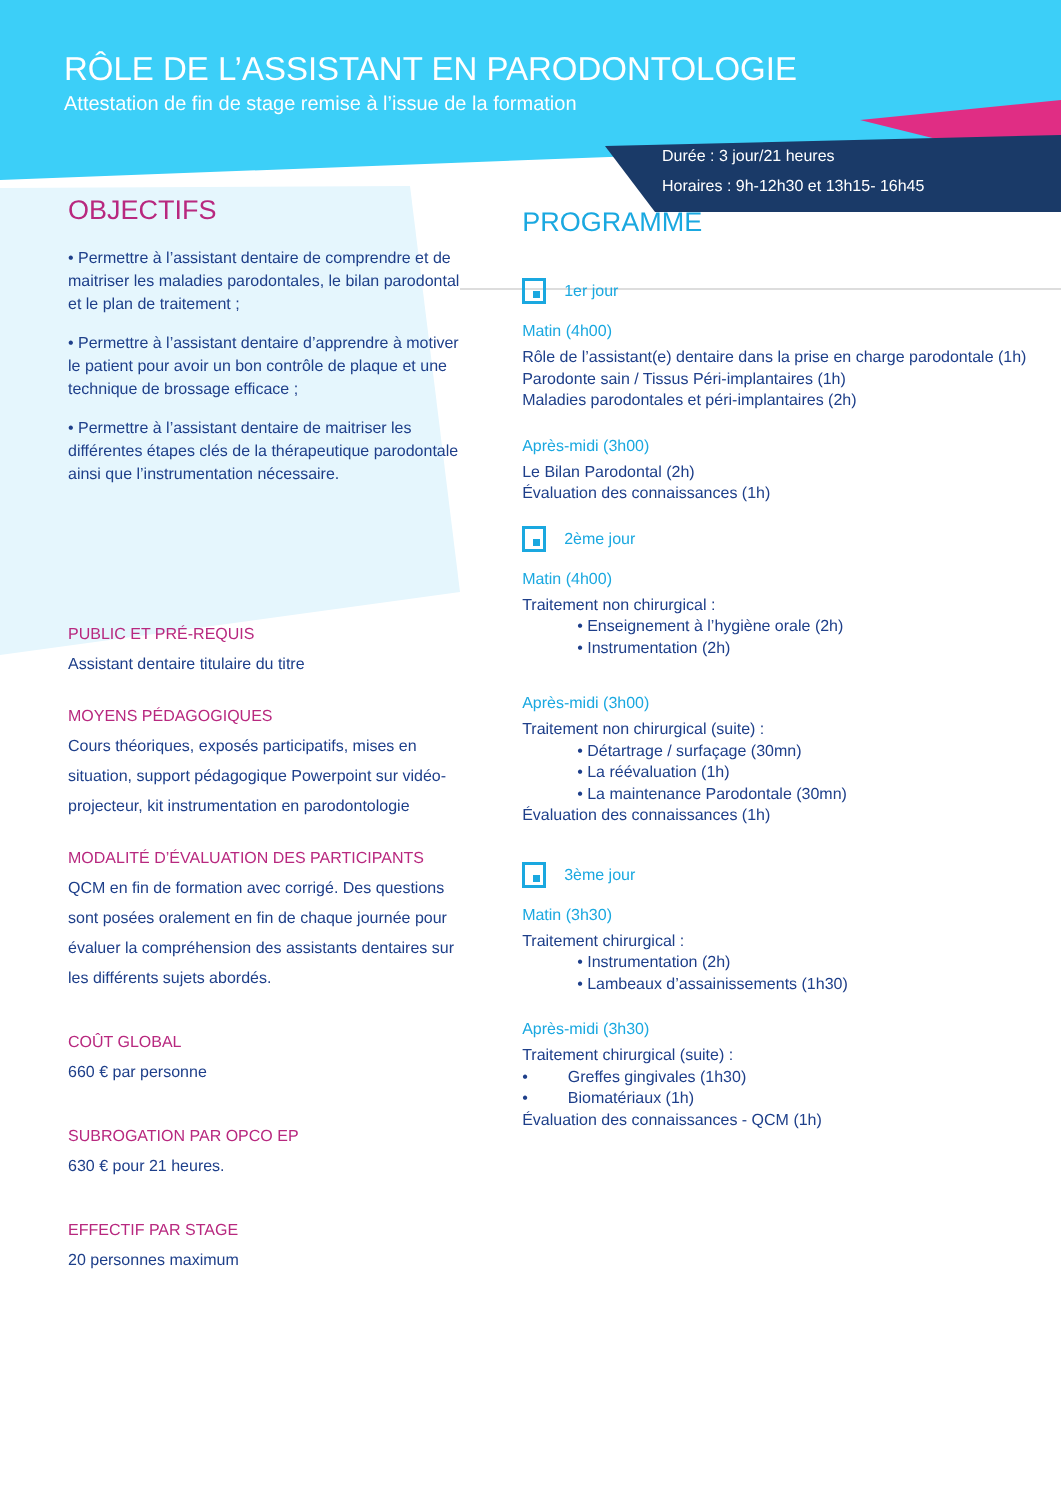RÔLE DE L’ASSISTANT EN PARODONTOLOGIE
Attestation de fin de stage remise à l’issue de la formation
Durée : 3 jour/21 heures
Horaires : 9h-12h30 et 13h15- 16h45
OBJECTIFS
• Permettre à l’assistant dentaire de comprendre et de maitriser les maladies parodontales, le bilan parodontal et le plan de traitement ;
• Permettre à l’assistant dentaire d’apprendre à motiver le patient pour avoir un bon contrôle de plaque et une technique de brossage efficace ;
• Permettre à l’assistant dentaire de maitriser les différentes étapes clés de la thérapeutique parodontale ainsi que l’instrumentation nécessaire.
PUBLIC ET PRÉ-REQUIS
Assistant dentaire titulaire du titre
MOYENS PÉDAGOGIQUES
Cours théoriques, exposés participatifs, mises en situation, support pédagogique Powerpoint sur vidéo-projecteur, kit instrumentation en parodontologie
MODALITÉ D’ÉVALUATION DES PARTICIPANTS
QCM en fin de formation avec corrigé. Des questions sont posées oralement en fin de chaque journée pour évaluer la compréhension des assistants dentaires sur les différents sujets abordés.
COÛT GLOBAL
660 € par personne
SUBROGATION PAR OPCO EP
630 € pour 21 heures.
EFFECTIF PAR STAGE
20 personnes maximum
PROGRAMME
1er jour
Matin (4h00)
Rôle de l’assistant(e) dentaire dans la prise en charge parodontale (1h)
Parodonte sain / Tissus Péri-implantaires (1h)
Maladies parodontales et péri-implantaires (2h)
Après-midi (3h00)
Le Bilan Parodontal (2h)
Évaluation des connaissances (1h)
2ème jour
Matin (4h00)
Traitement non chirurgical :
• Enseignement à l’hygiène orale (2h)
• Instrumentation (2h)
Après-midi (3h00)
Traitement non chirurgical (suite) :
• Détartrage / surfaçage (30mn)
• La réévaluation (1h)
• La maintenance Parodontale (30mn)
Évaluation des connaissances (1h)
3ème jour
Matin (3h30)
Traitement chirurgical :
• Instrumentation (2h)
• Lambeaux d’assainissements (1h30)
Après-midi (3h30)
Traitement chirurgical (suite) :
• Greffes gingivales (1h30)
• Biomatériaux (1h)
Évaluation des connaissances - QCM (1h)